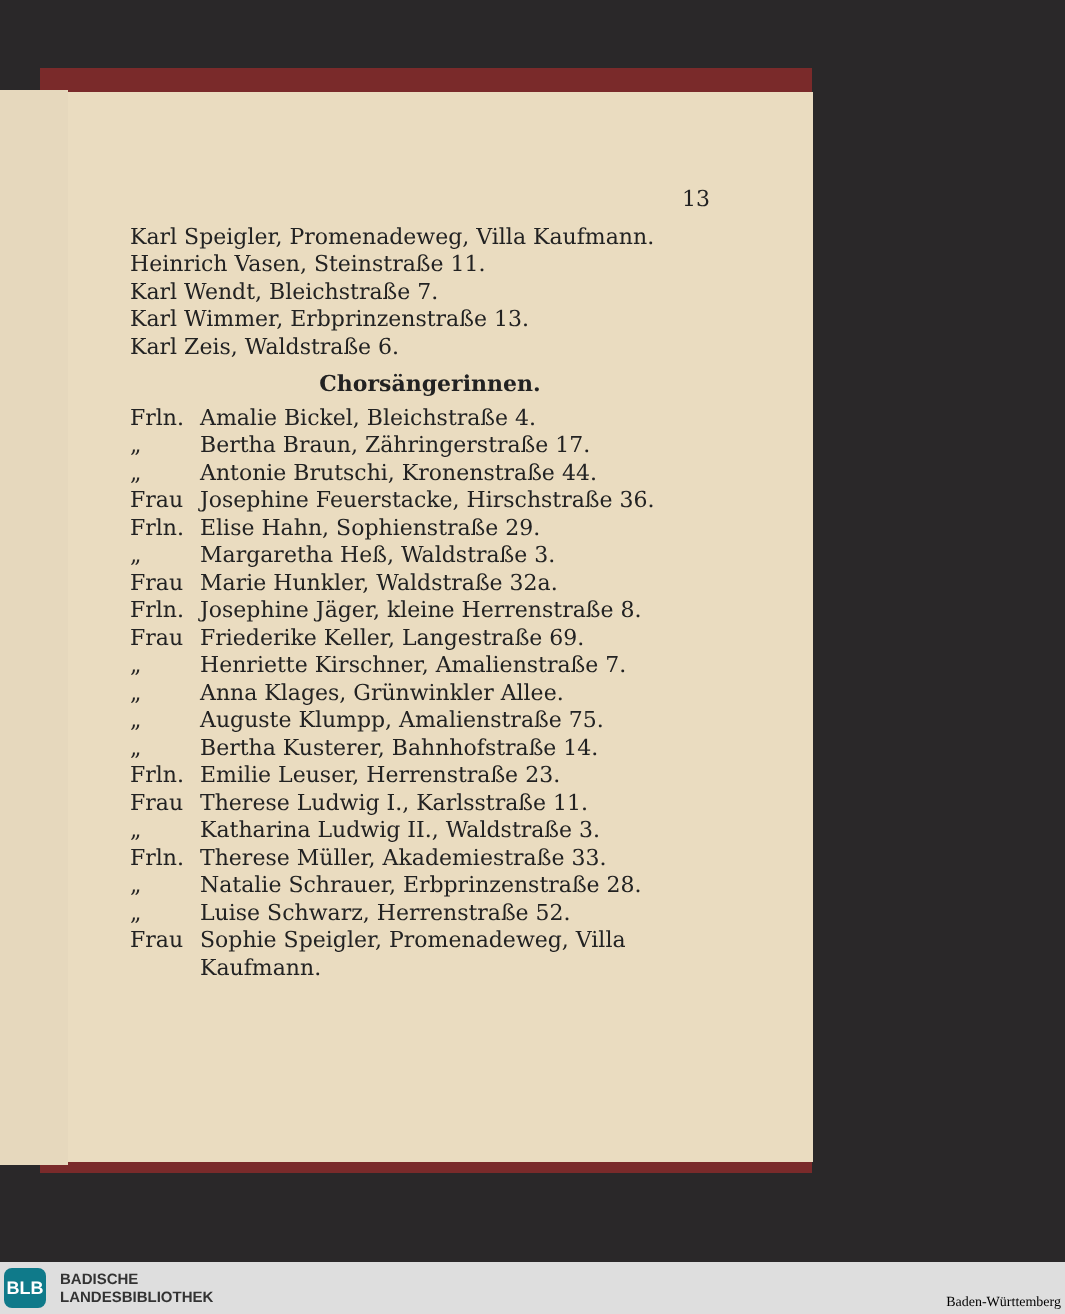13
Karl Speigler, Promenadeweg, Villa Kaufmann.
Heinrich Vasen, Steinstraße 11.
Karl Wendt, Bleichstraße 7.
Karl Wimmer, Erbprinzenstraße 13.
Karl Zeis, Waldstraße 6.
Chorsängerinnen.
Frln. Amalie Bickel, Bleichstraße 4.
„ Bertha Braun, Zähringerstraße 17.
„ Antonie Brutschi, Kronenstraße 44.
Frau Josephine Feuerstacke, Hirschstraße 36.
Frln. Elise Hahn, Sophienstraße 29.
„ Margaretha Heß, Waldstraße 3.
Frau Marie Hunkler, Waldstraße 32a.
Frln. Josephine Jäger, kleine Herrenstraße 8.
Frau Friederike Keller, Langestraße 69.
„ Henriette Kirschner, Amalienstraße 7.
„ Anna Klages, Grünwinkler Allee.
„ Auguste Klumpp, Amalienstraße 75.
„ Bertha Kusterer, Bahnhofstraße 14.
Frln. Emilie Leuser, Herrenstraße 23.
Frau Therese Ludwig I., Karlsstraße 11.
„ Katharina Ludwig II., Waldstraße 3.
Frln. Therese Müller, Akademiestraße 33.
„ Natalie Schrauer, Erbprinzenstraße 28.
„ Luise Schwarz, Herrenstraße 52.
Frau Sophie Speigler, Promenadeweg, Villa Kaufmann.
BLB
BADISCHE
LANDESBIBLIOTHEK
Baden-Württemberg